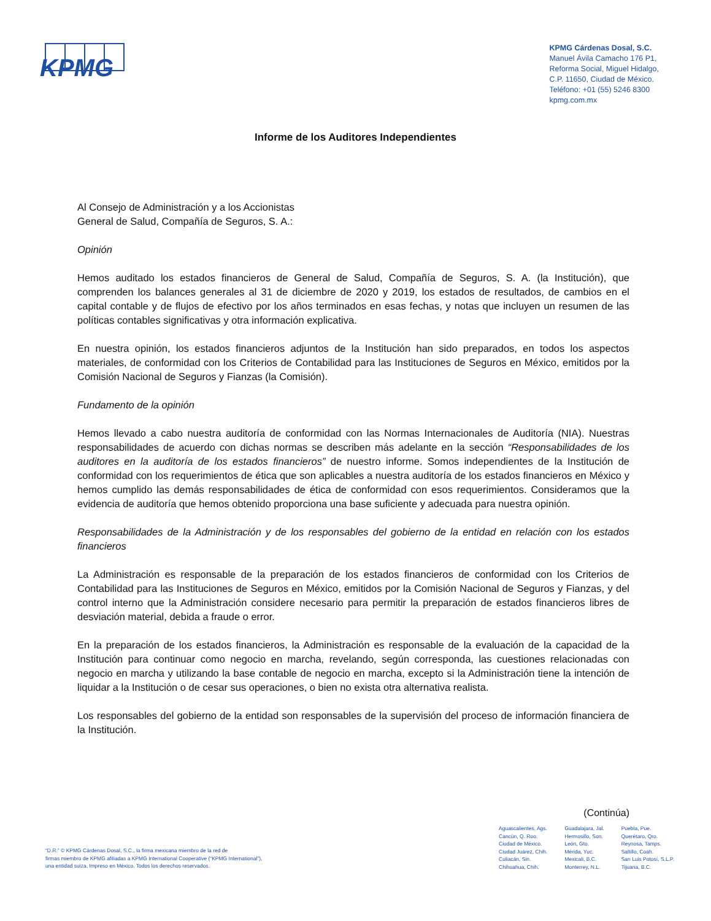KPMG
KPMG Cárdenas Dosal, S.C.
Manuel Ávila Camacho 176 P1,
Reforma Social, Miguel Hidalgo,
C.P. 11650, Ciudad de México.
Teléfono: +01 (55) 5246 8300
kpmg.com.mx
Informe de los Auditores Independientes
Al Consejo de Administración y a los Accionistas
General de Salud, Compañía de Seguros, S. A.:
Opinión
Hemos auditado los estados financieros de General de Salud, Compañía de Seguros, S. A. (la Institución), que comprenden los balances generales al 31 de diciembre de 2020 y 2019, los estados de resultados, de cambios en el capital contable y de flujos de efectivo por los años terminados en esas fechas, y notas que incluyen un resumen de las políticas contables significativas y otra información explicativa.
En nuestra opinión, los estados financieros adjuntos de la Institución han sido preparados, en todos los aspectos materiales, de conformidad con los Criterios de Contabilidad para las Instituciones de Seguros en México, emitidos por la Comisión Nacional de Seguros y Fianzas (la Comisión).
Fundamento de la opinión
Hemos llevado a cabo nuestra auditoría de conformidad con las Normas Internacionales de Auditoría (NIA). Nuestras responsabilidades de acuerdo con dichas normas se describen más adelante en la sección “Responsabilidades de los auditores en la auditoría de los estados financieros” de nuestro informe. Somos independientes de la Institución de conformidad con los requerimientos de ética que son aplicables a nuestra auditoría de los estados financieros en México y hemos cumplido las demás responsabilidades de ética de conformidad con esos requerimientos. Consideramos que la evidencia de auditoría que hemos obtenido proporciona una base suficiente y adecuada para nuestra opinión.
Responsabilidades de la Administración y de los responsables del gobierno de la entidad en relación con los estados financieros
La Administración es responsable de la preparación de los estados financieros de conformidad con los Criterios de Contabilidad para las Instituciones de Seguros en México, emitidos por la Comisión Nacional de Seguros y Fianzas, y del control interno que la Administración considere necesario para permitir la preparación de estados financieros libres de desviación material, debida a fraude o error.
En la preparación de los estados financieros, la Administración es responsable de la evaluación de la capacidad de la Institución para continuar como negocio en marcha, revelando, según corresponda, las cuestiones relacionadas con negocio en marcha y utilizando la base contable de negocio en marcha, excepto si la Administración tiene la intención de liquidar a la Institución o de cesar sus operaciones, o bien no exista otra alternativa realista.
Los responsables del gobierno de la entidad son responsables de la supervisión del proceso de información financiera de la Institución.
(Continúa)
“D.R.” © KPMG Cárdenas Dosal, S.C., la firma mexicana miembro de la red de
firmas miembro de KPMG afiliadas a KPMG International Cooperative (“KPMG International”),
una entidad suiza. Impreso en México. Todos los derechos reservados.
Aguascalientes, Ags.
Cancún, Q. Roo.
Ciudad de México.
Ciudad Juárez, Chih.
Culiacán, Sin.
Chihuahua, Chih.
Guadalajara, Jal.
Hermosillo, Son.
León, Gto.
Mérida, Yuc.
Mexicali, B.C.
Monterrey, N.L.
Puebla, Pue.
Querétaro, Qro.
Reynosa, Tamps.
Saltillo, Coah.
San Luis Potosí, S.L.P.
Tijuana, B.C.